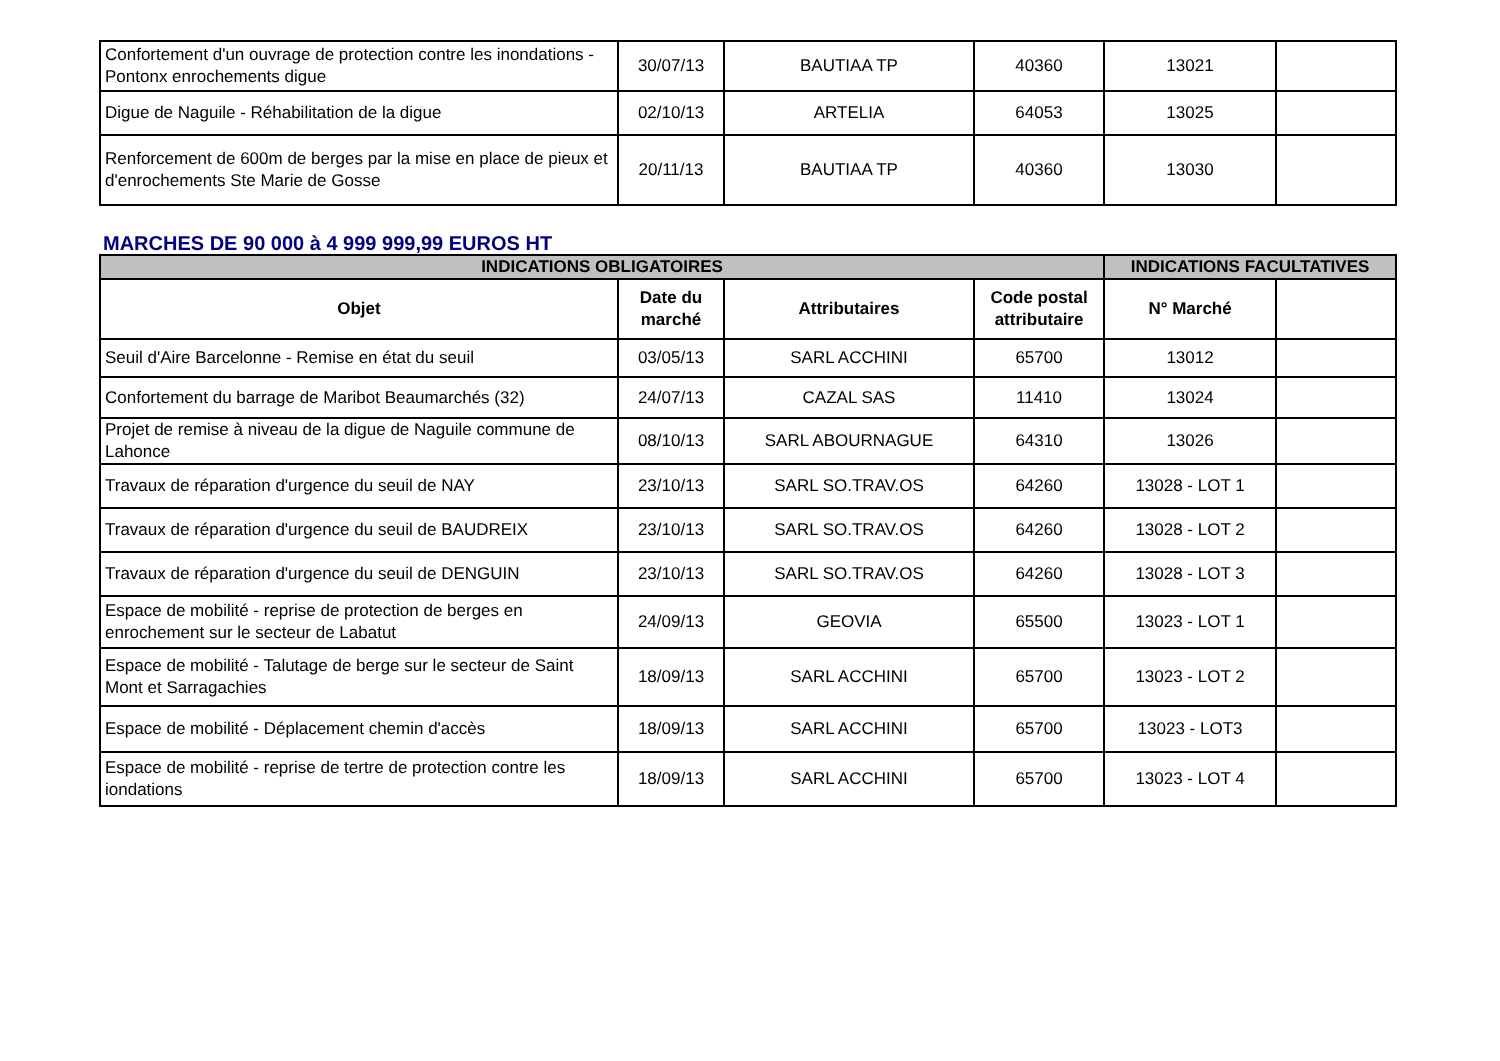| Confortement d'un ouvrage de protection contre les inondations - Pontonx enrochements digue | 30/07/13 | BAUTIAA TP | 40360 | 13021 | |
| Digue de Naguile - Réhabilitation de la digue | 02/10/13 | ARTELIA | 64053 | 13025 | |
| Renforcement de 600m de berges par la mise en place de pieux et d'enrochements Ste Marie de Gosse | 20/11/13 | BAUTIAA TP | 40360 | 13030 | |
MARCHES DE 90 000 à 4 999 999,99 EUROS HT
| INDICATIONS OBLIGATOIRES | | | | INDICATIONS FACULTATIVES | |
| --- | --- | --- | --- | --- | --- |
| Objet | Date du marché | Attributaires | Code postal attributaire | N° Marché | |
| Seuil d'Aire Barcelonne - Remise en état du seuil | 03/05/13 | SARL ACCHINI | 65700 | 13012 | |
| Confortement du barrage de Maribot Beaumarchés (32) | 24/07/13 | CAZAL SAS | 11410 | 13024 | |
| Projet de remise à niveau de la digue de Naguile commune de Lahonce | 08/10/13 | SARL ABOURNAGUE | 64310 | 13026 | |
| Travaux de réparation d'urgence du seuil de NAY | 23/10/13 | SARL SO.TRAV.OS | 64260 | 13028 - LOT 1 | |
| Travaux de réparation d'urgence du seuil de BAUDREIX | 23/10/13 | SARL SO.TRAV.OS | 64260 | 13028 - LOT 2 | |
| Travaux de réparation d'urgence du seuil de DENGUIN | 23/10/13 | SARL SO.TRAV.OS | 64260 | 13028 - LOT 3 | |
| Espace de mobilité - reprise de protection de berges en enrochement sur le secteur de Labatut | 24/09/13 | GEOVIA | 65500 | 13023 - LOT 1 | |
| Espace de mobilité - Talutage de berge sur le secteur de Saint Mont et Sarragachies | 18/09/13 | SARL ACCHINI | 65700 | 13023 - LOT 2 | |
| Espace de mobilité - Déplacement chemin d'accès | 18/09/13 | SARL ACCHINI | 65700 | 13023 - LOT3 | |
| Espace de mobilité - reprise de tertre de protection contre les iondations | 18/09/13 | SARL ACCHINI | 65700 | 13023 - LOT 4 | |